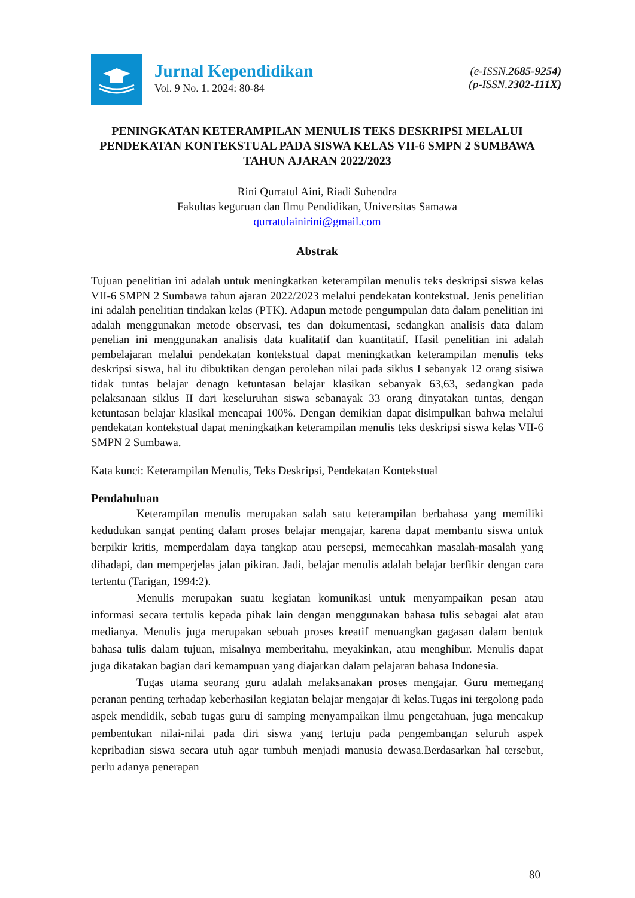Jurnal Kependidikan
Vol. 9 No. 1. 2024: 80-84
(e-ISSN.2685-9254)
(p-ISSN.2302-111X)
PENINGKATAN KETERAMPILAN MENULIS TEKS DESKRIPSI MELALUI PENDEKATAN KONTEKSTUAL PADA SISWA KELAS VII-6 SMPN 2 SUMBAWA TAHUN AJARAN 2022/2023
Rini Qurratul Aini, Riadi Suhendra
Fakultas keguruan dan Ilmu Pendidikan, Universitas Samawa
qurratulainirini@gmail.com
Abstrak
Tujuan penelitian ini adalah untuk meningkatkan keterampilan menulis teks deskripsi siswa kelas VII-6 SMPN 2 Sumbawa tahun ajaran 2022/2023 melalui pendekatan kontekstual. Jenis penelitian ini adalah penelitian tindakan kelas (PTK). Adapun metode pengumpulan data dalam penelitian ini adalah menggunakan metode observasi, tes dan dokumentasi, sedangkan analisis data dalam penelian ini menggunakan analisis data kualitatif dan kuantitatif. Hasil penelitian ini adalah pembelajaran melalui pendekatan kontekstual dapat meningkatkan keterampilan menulis teks deskripsi siswa, hal itu dibuktikan dengan perolehan nilai pada siklus I sebanyak 12 orang sisiwa tidak tuntas belajar denagn ketuntasan belajar klasikan sebanyak 63,63, sedangkan pada pelaksanaan siklus II dari keseluruhan siswa sebanayak 33 orang dinyatakan tuntas, dengan ketuntasan belajar klasikal mencapai 100%. Dengan demikian dapat disimpulkan bahwa melalui pendekatan kontekstual dapat meningkatkan keterampilan menulis teks deskripsi siswa kelas VII-6 SMPN 2 Sumbawa.
Kata kunci: Keterampilan Menulis, Teks Deskripsi, Pendekatan Kontekstual
Pendahuluan
Keterampilan menulis merupakan salah satu keterampilan berbahasa yang memiliki kedudukan sangat penting dalam proses belajar mengajar, karena dapat membantu siswa untuk berpikir kritis, memperdalam daya tangkap atau persepsi, memecahkan masalah-masalah yang dihadapi, dan memperjelas jalan pikiran. Jadi, belajar menulis adalah belajar berfikir dengan cara tertentu (Tarigan, 1994:2).
Menulis merupakan suatu kegiatan komunikasi untuk menyampaikan pesan atau informasi secara tertulis kepada pihak lain dengan menggunakan bahasa tulis sebagai alat atau medianya. Menulis juga merupakan sebuah proses kreatif menuangkan gagasan dalam bentuk bahasa tulis dalam tujuan, misalnya memberitahu, meyakinkan, atau menghibur. Menulis dapat juga dikatakan bagian dari kemampuan yang diajarkan dalam pelajaran bahasa Indonesia.
Tugas utama seorang guru adalah melaksanakan proses mengajar. Guru memegang peranan penting terhadap keberhasilan kegiatan belajar mengajar di kelas.Tugas ini tergolong pada aspek mendidik, sebab tugas guru di samping menyampaikan ilmu pengetahuan, juga mencakup pembentukan nilai-nilai pada diri siswa yang tertuju pada pengembangan seluruh aspek kepribadian siswa secara utuh agar tumbuh menjadi manusia dewasa.Berdasarkan hal tersebut, perlu adanya penerapan
80